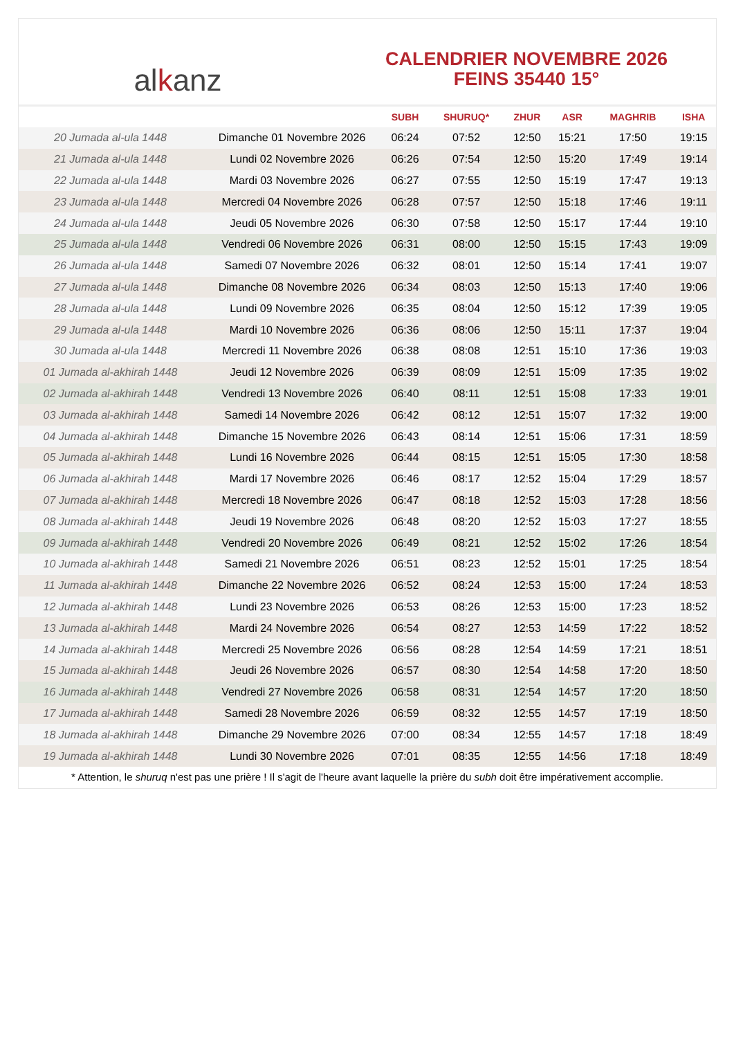al k anz
CALENDRIER NOVEMBRE 2026
FEINS 35440 15°
| | | SUBH | SHURUQ* | ZHUR | ASR | MAGHRIB | ISHA |
| --- | --- | --- | --- | --- | --- | --- | --- |
| 20 Jumada al-ula 1448 | Dimanche 01 Novembre 2026 | 06:24 | 07:52 | 12:50 | 15:21 | 17:50 | 19:15 |
| 21 Jumada al-ula 1448 | Lundi 02 Novembre 2026 | 06:26 | 07:54 | 12:50 | 15:20 | 17:49 | 19:14 |
| 22 Jumada al-ula 1448 | Mardi 03 Novembre 2026 | 06:27 | 07:55 | 12:50 | 15:19 | 17:47 | 19:13 |
| 23 Jumada al-ula 1448 | Mercredi 04 Novembre 2026 | 06:28 | 07:57 | 12:50 | 15:18 | 17:46 | 19:11 |
| 24 Jumada al-ula 1448 | Jeudi 05 Novembre 2026 | 06:30 | 07:58 | 12:50 | 15:17 | 17:44 | 19:10 |
| 25 Jumada al-ula 1448 | Vendredi 06 Novembre 2026 | 06:31 | 08:00 | 12:50 | 15:15 | 17:43 | 19:09 |
| 26 Jumada al-ula 1448 | Samedi 07 Novembre 2026 | 06:32 | 08:01 | 12:50 | 15:14 | 17:41 | 19:07 |
| 27 Jumada al-ula 1448 | Dimanche 08 Novembre 2026 | 06:34 | 08:03 | 12:50 | 15:13 | 17:40 | 19:06 |
| 28 Jumada al-ula 1448 | Lundi 09 Novembre 2026 | 06:35 | 08:04 | 12:50 | 15:12 | 17:39 | 19:05 |
| 29 Jumada al-ula 1448 | Mardi 10 Novembre 2026 | 06:36 | 08:06 | 12:50 | 15:11 | 17:37 | 19:04 |
| 30 Jumada al-ula 1448 | Mercredi 11 Novembre 2026 | 06:38 | 08:08 | 12:51 | 15:10 | 17:36 | 19:03 |
| 01 Jumada al-akhirah 1448 | Jeudi 12 Novembre 2026 | 06:39 | 08:09 | 12:51 | 15:09 | 17:35 | 19:02 |
| 02 Jumada al-akhirah 1448 | Vendredi 13 Novembre 2026 | 06:40 | 08:11 | 12:51 | 15:08 | 17:33 | 19:01 |
| 03 Jumada al-akhirah 1448 | Samedi 14 Novembre 2026 | 06:42 | 08:12 | 12:51 | 15:07 | 17:32 | 19:00 |
| 04 Jumada al-akhirah 1448 | Dimanche 15 Novembre 2026 | 06:43 | 08:14 | 12:51 | 15:06 | 17:31 | 18:59 |
| 05 Jumada al-akhirah 1448 | Lundi 16 Novembre 2026 | 06:44 | 08:15 | 12:51 | 15:05 | 17:30 | 18:58 |
| 06 Jumada al-akhirah 1448 | Mardi 17 Novembre 2026 | 06:46 | 08:17 | 12:52 | 15:04 | 17:29 | 18:57 |
| 07 Jumada al-akhirah 1448 | Mercredi 18 Novembre 2026 | 06:47 | 08:18 | 12:52 | 15:03 | 17:28 | 18:56 |
| 08 Jumada al-akhirah 1448 | Jeudi 19 Novembre 2026 | 06:48 | 08:20 | 12:52 | 15:03 | 17:27 | 18:55 |
| 09 Jumada al-akhirah 1448 | Vendredi 20 Novembre 2026 | 06:49 | 08:21 | 12:52 | 15:02 | 17:26 | 18:54 |
| 10 Jumada al-akhirah 1448 | Samedi 21 Novembre 2026 | 06:51 | 08:23 | 12:52 | 15:01 | 17:25 | 18:54 |
| 11 Jumada al-akhirah 1448 | Dimanche 22 Novembre 2026 | 06:52 | 08:24 | 12:53 | 15:00 | 17:24 | 18:53 |
| 12 Jumada al-akhirah 1448 | Lundi 23 Novembre 2026 | 06:53 | 08:26 | 12:53 | 15:00 | 17:23 | 18:52 |
| 13 Jumada al-akhirah 1448 | Mardi 24 Novembre 2026 | 06:54 | 08:27 | 12:53 | 14:59 | 17:22 | 18:52 |
| 14 Jumada al-akhirah 1448 | Mercredi 25 Novembre 2026 | 06:56 | 08:28 | 12:54 | 14:59 | 17:21 | 18:51 |
| 15 Jumada al-akhirah 1448 | Jeudi 26 Novembre 2026 | 06:57 | 08:30 | 12:54 | 14:58 | 17:20 | 18:50 |
| 16 Jumada al-akhirah 1448 | Vendredi 27 Novembre 2026 | 06:58 | 08:31 | 12:54 | 14:57 | 17:20 | 18:50 |
| 17 Jumada al-akhirah 1448 | Samedi 28 Novembre 2026 | 06:59 | 08:32 | 12:55 | 14:57 | 17:19 | 18:50 |
| 18 Jumada al-akhirah 1448 | Dimanche 29 Novembre 2026 | 07:00 | 08:34 | 12:55 | 14:57 | 17:18 | 18:49 |
| 19 Jumada al-akhirah 1448 | Lundi 30 Novembre 2026 | 07:01 | 08:35 | 12:55 | 14:56 | 17:18 | 18:49 |
* Attention, le shuruq n'est pas une prière ! Il s'agit de l'heure avant laquelle la prière du subh doit être impérativement accomplie.